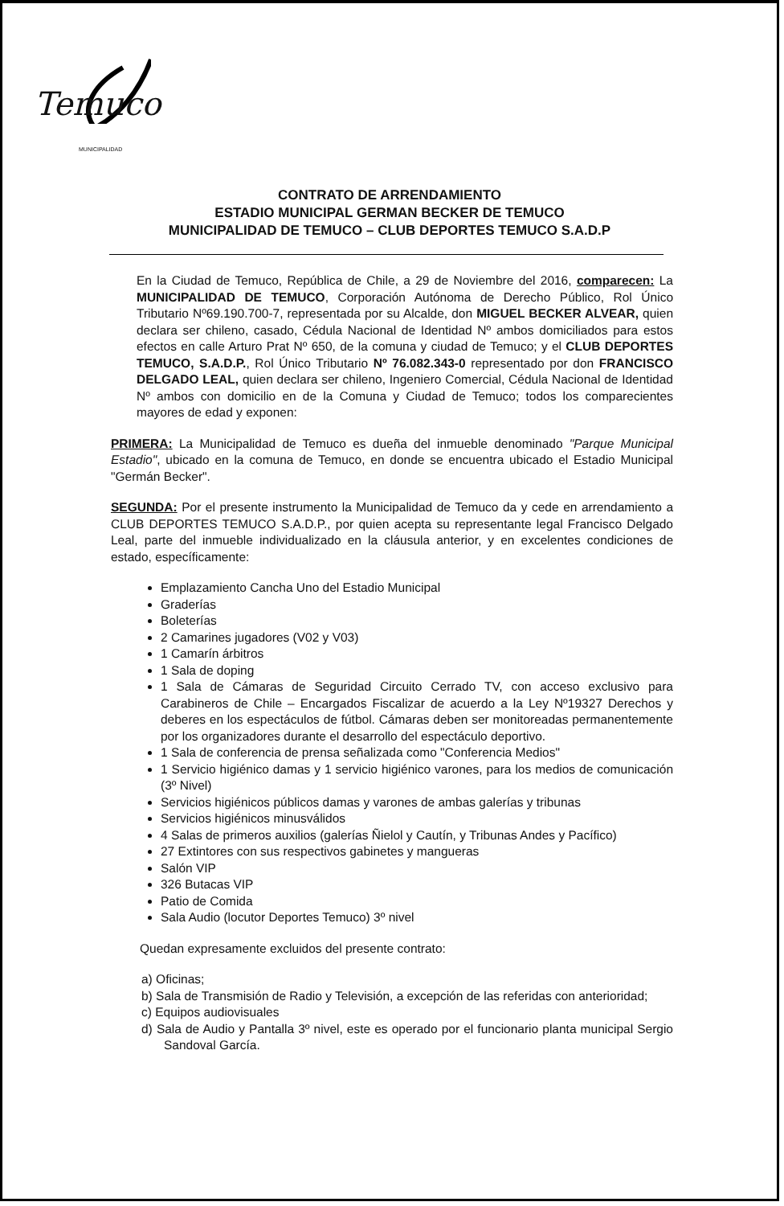Temuco
MUNICIPALIDAD
CONTRATO DE ARRENDAMIENTO
ESTADIO MUNICIPAL GERMAN BECKER DE TEMUCO
MUNICIPALIDAD DE TEMUCO – CLUB DEPORTES TEMUCO S.A.D.P
En la Ciudad de Temuco, República de Chile, a 29 de Noviembre del 2016, comparecen: La MUNICIPALIDAD DE TEMUCO, Corporación Autónoma de Derecho Público, Rol Único Tributario Nº69.190.700-7, representada por su Alcalde, don MIGUEL BECKER ALVEAR, quien declara ser chileno, casado, Cédula Nacional de Identidad Nº ambos domiciliados para estos efectos en calle Arturo Prat Nº 650, de la comuna y ciudad de Temuco; y el CLUB DEPORTES TEMUCO, S.A.D.P., Rol Único Tributario Nº 76.082.343-0 representado por don FRANCISCO DELGADO LEAL, quien declara ser chileno, Ingeniero Comercial, Cédula Nacional de Identidad Nº ambos con domicilio en de la Comuna y Ciudad de Temuco; todos los comparecientes mayores de edad y exponen:
PRIMERA: La Municipalidad de Temuco es dueña del inmueble denominado "Parque Municipal Estadio", ubicado en la comuna de Temuco, en donde se encuentra ubicado el Estadio Municipal "Germán Becker".
SEGUNDA: Por el presente instrumento la Municipalidad de Temuco da y cede en arrendamiento a CLUB DEPORTES TEMUCO S.A.D.P., por quien acepta su representante legal Francisco Delgado Leal, parte del inmueble individualizado en la cláusula anterior, y en excelentes condiciones de estado, específicamente:
Emplazamiento Cancha Uno del Estadio Municipal
Graderías
Boleterías
2 Camarines jugadores (V02 y V03)
1 Camarín árbitros
1 Sala de doping
1 Sala de Cámaras de Seguridad Circuito Cerrado TV, con acceso exclusivo para Carabineros de Chile – Encargados Fiscalizar de acuerdo a la Ley Nº19327 Derechos y deberes en los espectáculos de fútbol. Cámaras deben ser monitoreadas permanentemente por los organizadores durante el desarrollo del espectáculo deportivo.
1 Sala de conferencia de prensa señalizada como "Conferencia Medios"
1 Servicio higiénico damas y 1 servicio higiénico varones, para los medios de comunicación (3º Nivel)
Servicios higiénicos públicos damas y varones de ambas galerías y tribunas
Servicios higiénicos minusválidos
4 Salas de primeros auxilios (galerías Ñielol y Cautín, y Tribunas Andes y Pacífico)
27 Extintores con sus respectivos gabinetes y mangueras
Salón VIP
326 Butacas VIP
Patio de Comida
Sala Audio (locutor Deportes Temuco) 3º nivel
Quedan expresamente excluidos del presente contrato:
a) Oficinas;
b) Sala de Transmisión de Radio y Televisión, a excepción de las referidas con anterioridad;
c) Equipos audiovisuales
d) Sala de Audio y Pantalla 3º nivel, este es operado por el funcionario planta municipal Sergio Sandoval García.